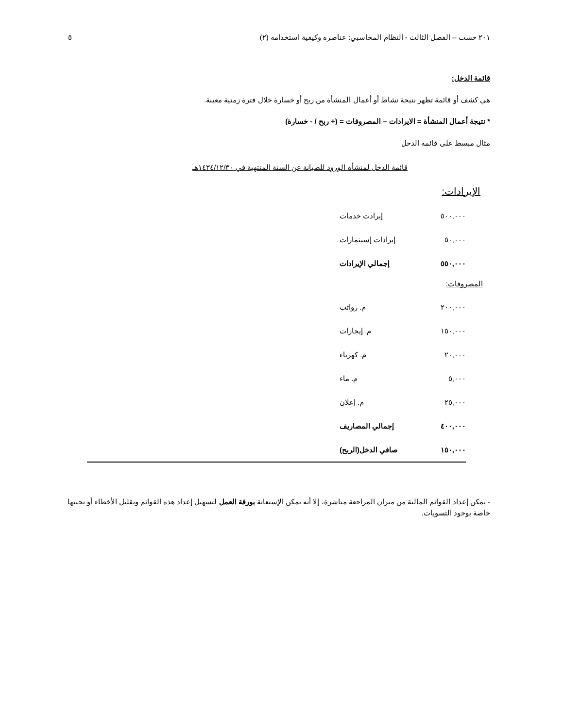٢٠١ حسب – الفصل الثالث - النظام المحاسبي: عناصره وكيفية استخدامه (٢) ٥
قائمة الدخل:
هي كشف أو قائمة تظهر نتيجة نشاط أو أعمال المنشأة من ربح أو خسارة خلال فترة زمنية معينة.
* نتيجة أعمال المنشأة = الايرادات – المصروفات = (+ ربح / - خسارة)
مثال مبسط على قائمة الدخل
قائمة الدخل لمنشأة الورود للصيانة عن السنة المنتهية في ١٤٣٤/١٢/٣٠هـ
الإيرادات:
| ٥٠٠,٠٠٠ | إيرادت خدمات |
| ٥٠,٠٠٠ | إيرادات إستثمارات |
| ٥٥٠,٠٠٠ | إجمالي الإيرادات |
المصروفات:
| ٢٠٠,٠٠٠ | م. رواتب | |
| ١٥٠,٠٠٠ | م. إيجارات | |
| ٢٠,٠٠٠ | م. كهرباء | |
| ٥,٠٠٠ | م. ماء | |
| ٢٥,٠٠٠ | م. إعلان | |
| ٤٠٠,٠٠٠ | إجمالي المصاريف | |
| ١٥٠,٠٠٠ | صافي الدخل(الربح) | |
- يمكن إعداد القوائم المالية من ميزان المراجعة مباشرة، إلا أنه يمكن الإستعانة بورقة العمل لتسهيل إعداد هذه القوائم وتقليل الأخطاء أو تجنبها خاصة بوجود التسويات.